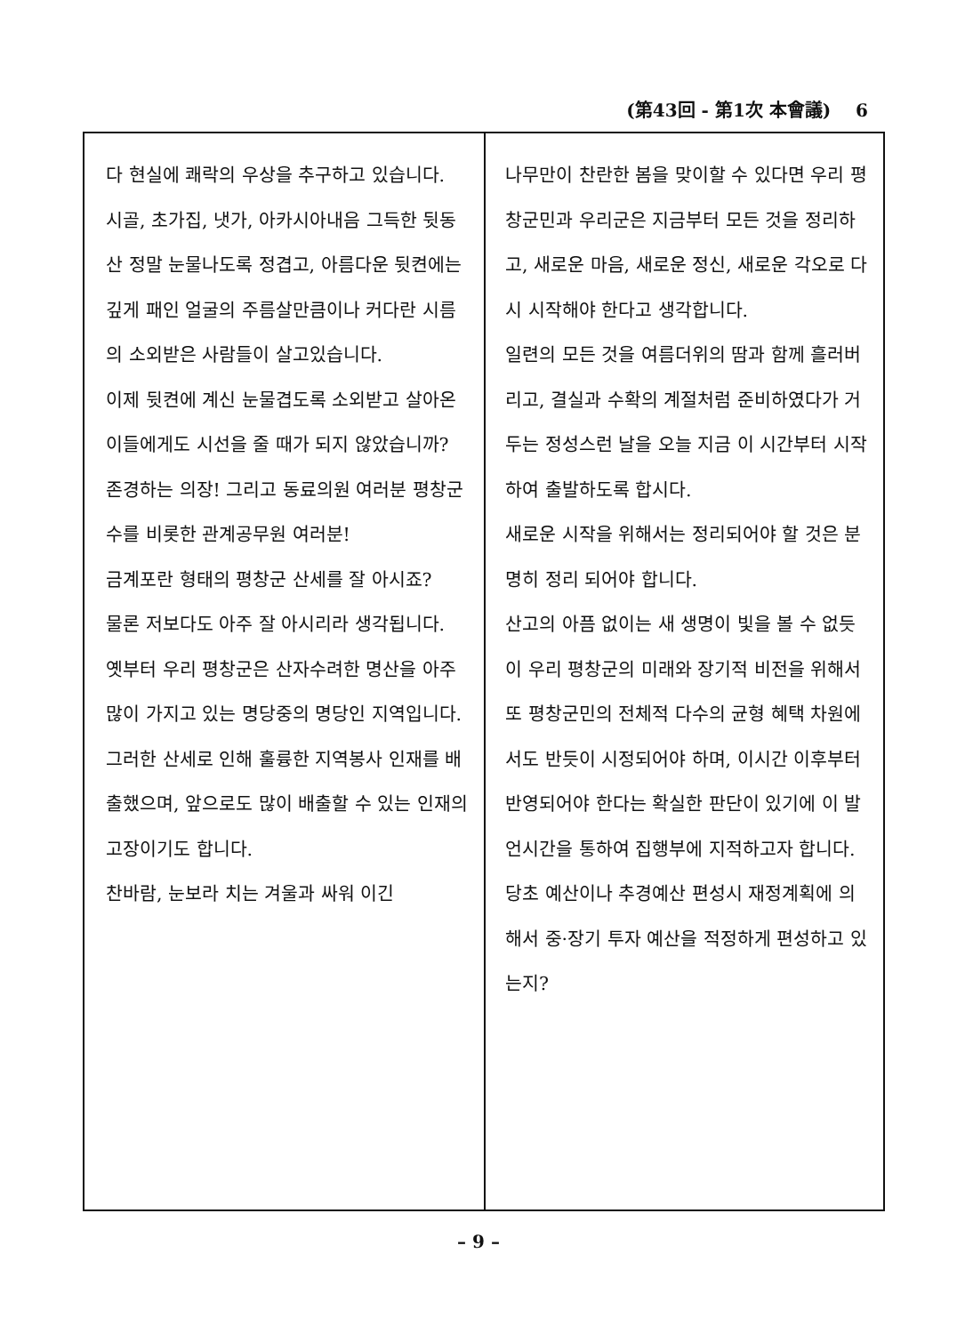(第43回 - 第1次 本會議) 6
다 현실에 쾌락의 우상을 추구하고 있습니다.
시골, 초가집, 냇가, 아카시아내음 그득한 뒷동산 정말 눈물나도록 정겹고, 아름다운 뒷켠에는 깊게 패인 얼굴의 주름살만큼이나 커다란 시름의 소외받은 사람들이 살고있습니다.
이제 뒷켠에 계신 눈물겹도록 소외받고 살아온 이들에게도 시선을 줄 때가 되지 않았습니까?
존경하는 의장! 그리고 동료의원 여러분 평창군수를 비롯한 관계공무원 여러분!
금계포란 형태의 평창군 산세를 잘 아시죠?
물론 저보다도 아주 잘 아시리라 생각됩니다.
옛부터 우리 평창군은 산자수려한 명산을 아주 많이 가지고 있는 명당중의 명당인 지역입니다.
그러한 산세로 인해 훌륭한 지역봉사 인재를 배출했으며, 앞으로도 많이 배출할 수 있는 인재의 고장이기도 합니다.
찬바람, 눈보라 치는 겨울과 싸워 이긴
나무만이 찬란한 봄을 맞이할 수 있다면 우리 평창군민과 우리군은 지금부터 모든 것을 정리하고, 새로운 마음, 새로운 정신, 새로운 각오로 다시 시작해야 한다고 생각합니다.
일련의 모든 것을 여름더위의 땀과 함께 흘러버리고, 결실과 수확의 계절처럼 준비하였다가 거두는 정성스런 날을 오늘 지금 이 시간부터 시작하여 출발하도록 합시다.
새로운 시작을 위해서는 정리되어야 할 것은 분명히 정리 되어야 합니다.
산고의 아픔 없이는 새 생명이 빛을 볼 수 없듯이 우리 평창군의 미래와 장기적 비전을 위해서 또 평창군민의 전체적 다수의 균형 혜택 차원에서도 반듯이 시정되어야 하며, 이시간 이후부터 반영되어야 한다는 확실한 판단이 있기에 이 발언시간을 통하여 집행부에 지적하고자 합니다.
당초 예산이나 추경예산 편성시 재정계획에 의해서 중·장기 투자 예산을 적정하게 편성하고 있는지?
– 9 –